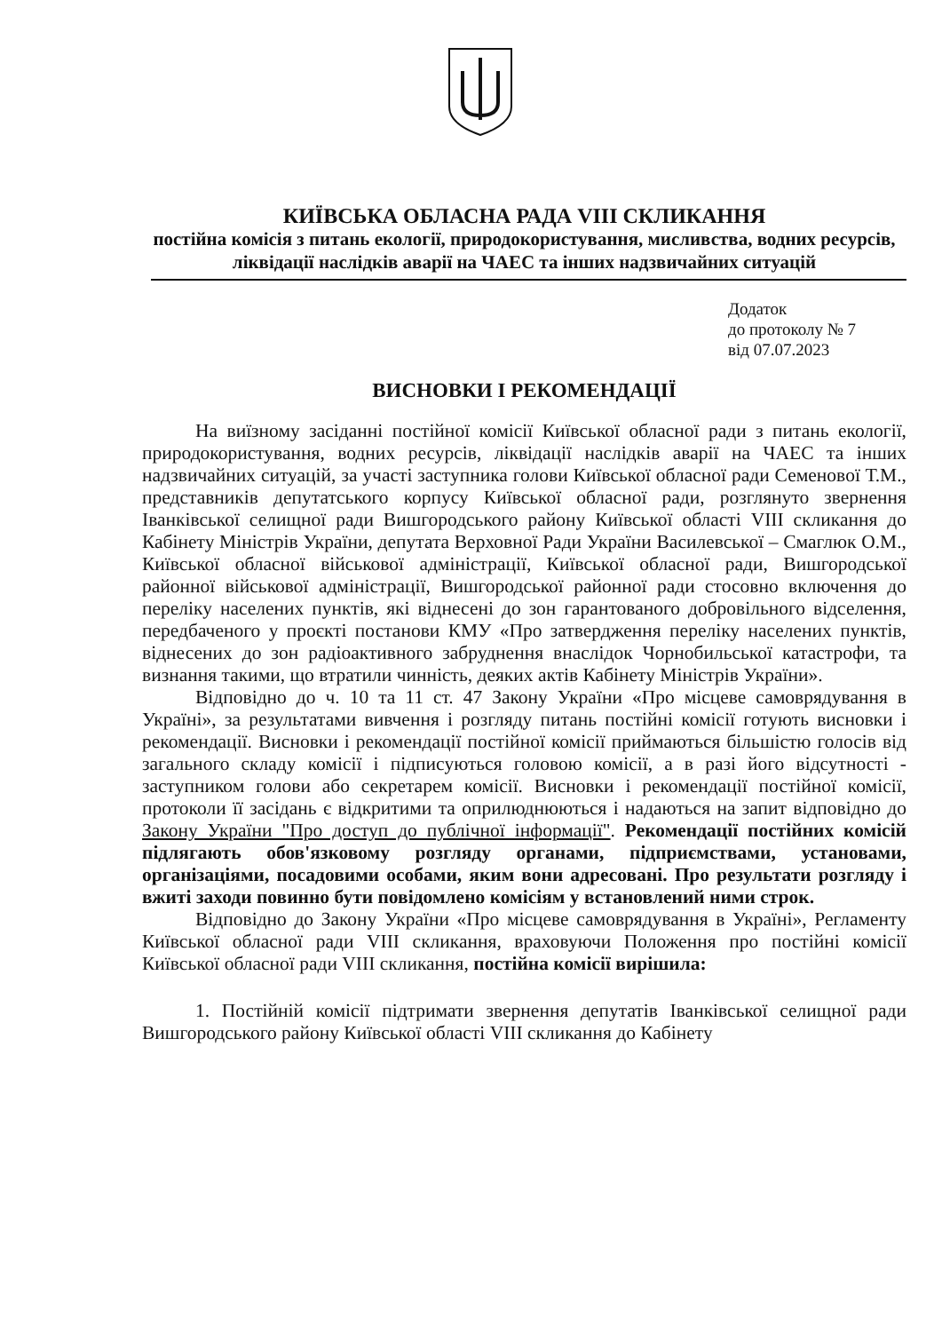КИЇВСЬКА ОБЛАСНА РАДА VIII СКЛИКАННЯ
постійна комісія з питань екології, природокористування, мисливства, водних ресурсів, ліквідації наслідків аварії на ЧАЕС та інших надзвичайних ситуацій
Додаток
до протоколу № 7
від 07.07.2023
ВИСНОВКИ І РЕКОМЕНДАЦІЇ
На виїзному засіданні постійної комісії Київської обласної ради з питань екології, природокористування, водних ресурсів, ліквідації наслідків аварії на ЧАЕС та інших надзвичайних ситуацій, за участі заступника голови Київської обласної ради Семенової Т.М., представників депутатського корпусу Київської обласної ради, розглянуто звернення Іванківської селищної ради Вишгородського району Київської області VIII скликання до Кабінету Міністрів України, депутата Верховної Ради України Василевської – Смаглюк О.М., Київської обласної військової адміністрації, Київської обласної ради, Вишгородської районної військової адміністрації, Вишгородської районної ради стосовно включення до переліку населених пунктів, які віднесені до зон гарантованого добровільного відселення, передбаченого у проєкті постанови КМУ «Про затвердження переліку населених пунктів, віднесених до зон радіоактивного забруднення внаслідок Чорнобильської катастрофи, та визнання такими, що втратили чинність, деяких актів Кабінету Міністрів України».
Відповідно до ч. 10 та 11 ст. 47 Закону України «Про місцеве самоврядування в Україні», за результатами вивчення і розгляду питань постійні комісії готують висновки і рекомендації. Висновки і рекомендації постійної комісії приймаються більшістю голосів від загального складу комісії і підписуються головою комісії, а в разі його відсутності - заступником голови або секретарем комісії. Висновки і рекомендації постійної комісії, протоколи її засідань є відкритими та оприлюднюються і надаються на запит відповідно до Закону України "Про доступ до публічної інформації". Рекомендації постійних комісій підлягають обов'язковому розгляду органами, підприємствами, установами, організаціями, посадовими особами, яким вони адресовані. Про результати розгляду і вжиті заходи повинно бути повідомлено комісіям у встановлений ними строк.
Відповідно до Закону України «Про місцеве самоврядування в Україні», Регламенту Київської обласної ради VIII скликання, враховуючи Положення про постійні комісії Київської обласної ради VIII скликання, постійна комісії вирішила:
1. Постійній комісії підтримати звернення депутатів Іванківської селищної ради Вишгородського району Київської області VIII скликання до Кабінету